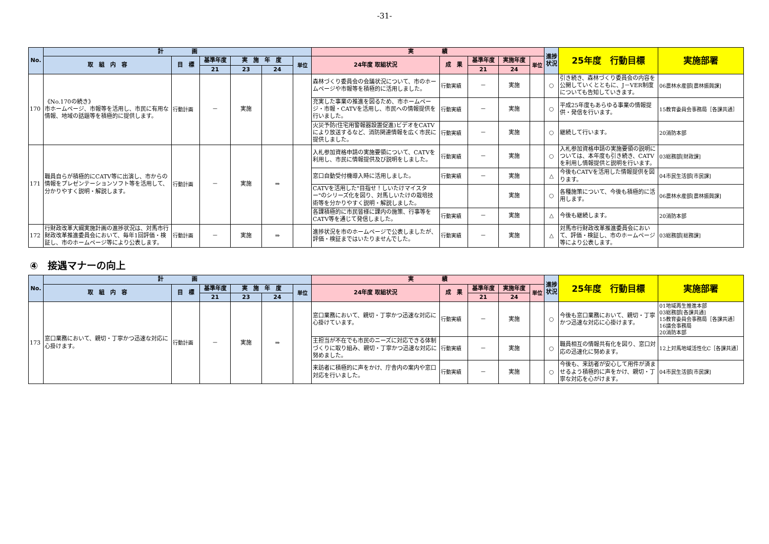-31-
| No. | 計 画 | | | | | | 実 績 | | | | | 進捗状況 | 25年度 行動目標 | 実施部署 |
| --- | --- | --- | --- | --- | --- | --- | --- | --- | --- | --- | --- | --- | --- | --- |
| | 取 組 内 容 | 目 標 | 基準年度 | 実 施 年 度 | | 単位 | 24年度 取組状況 | 成 果 | 基準年度 | 実施年度 | 単位 | | | |
| | | | 21 | 23 | 24 | | | | 21 | 24 | | | | |
| 170 | 《No.170の続き》 市ホームページ、市報等を活用し、市民に有用な情報、地域の話題等を積極的に提供します。 | 行動計画 | － | 実施 | | | 森林づくり委員会の会議状況について、市のホームページや市報等を積極的に活用しました。 | 行動実績 | － | 実施 | | ○ | 引き続き、森林づくり委員会の内容を公開していくとともに、J－VER制度についても告知していきます。 | 06農林水産部[農林振興課] |
| | | | | | | | 充実した事業の推進を図るため、市ホームページ・市報・CATVを活用し、市民への情報提供を行いました。 | 行動実績 | － | 実施 | | ○ | 平成25年度もあらゆる事業の情報提供・発信を行います。 | 15教育委員会事務局［各課共通］ |
| | | | | | | | 火災予防(住宅用警報器設置促進)ビデオをCATVにより放送するなど、消防関連情報を広く市民に提供しました。 | 行動実績 | － | 実施 | | ○ | 継続して行います。 | 20消防本部 |
| 171 | 職員自らが積極的にCATV等に出演し、市からの情報をプレゼンテーションソフト等を活用して、分かりやすく説明・解説します。 | 行動計画 | － | 実施 | ⇒ | | 入札参加資格申請の実施要領について、CATVを利用し、市民に情報提供及び説明をしました。 | 行動実績 | － | 実施 | | ○ | 入札参加資格申請の実施要領の説明については、本年度も引き続き、CATVを利用し情報提供と説明を行います。 | 03総務部[財政課] |
| | | | | | | | 窓口自動受付機導入時に活用しました。 | 行動実績 | － | 実施 | | △ | 今後もCATVを活用した情報提供を図ります。 | 04市民生活部[市民課] |
| | | | | | | | CATVを活用した"目指せ！しいたけマイスター"のシリーズ化を図り、対馬しいたけの栽培技術等を分かりやすく説明・解説しました。 | | | 実施 | | ○ | 各種施策について、今後も積極的に活用します。 | 06農林水産部[農林振興課] |
| | | | | | | | 各課積極的に市民皆様に課内の施策、行事等をCATV等を通じて発信しました。 | 行動実績 | － | 実施 | | △ | 今後も継続します。 | 20消防本部 |
| 172 | 行財政改革大綱実施計画の進捗状況は、対馬市行財政改革推進委員会において、毎年1回評価・検証し、市のホームページ等により公表します。 | 行動計画 | － | 実施 | ⇒ | | 進捗状況を市のホームページで公表しましたが、評価・検証まではいたりませんでした。 | 行動実績 | － | 実施 | | △ | 対馬市行財政改革推進委員会において、評価・検証し、市のホームページ等により公表します。 | 03総務部[総務課] |
④　接遇マナーの向上
| No. | 計 画 | | | | | | 実 績 | | | | | 進捗状況 | 25年度 行動目標 | 実施部署 |
| --- | --- | --- | --- | --- | --- | --- | --- | --- | --- | --- | --- | --- | --- | --- |
| | 取 組 内 容 | 目 標 | 基準年度 | 実 施 年 度 | | 単位 | 24年度 取組状況 | 成 果 | 基準年度 | 実施年度 | 単位 | | | |
| | | | 21 | 23 | 24 | | | | 21 | 24 | | | | |
| 173 | 窓口業務において、親切・丁寧かつ迅速な対応に心掛けます。 | 行動計画 | － | 実施 | ⇒ | | 窓口業務において、親切・丁寧かつ迅速な対応に心掛けています。 | 行動実績 | － | 実施 | | ○ | 今後も窓口業務において、親切・丁寧かつ迅速な対応に心掛けます。 | 01地域再生推進本部 03総務部[各課共通] 15教育委員会事務局［各課共通］ 16議会事務局 20消防本部 |
| | | | | | | | 主担当が不在でも市民のニーズに対応できる体制づくりに取り組み、親切・丁寧かつ迅速な対応に努めました。 | 行動実績 | － | 実施 | | ○ | 職員相互の情報共有化を図り、窓口対応の迅速化に努めます。 | 12上対馬地域活性化C［各課共通］ |
| | | | | | | | 来訪者に積極的に声をかけ、庁舎内の案内や窓口対応を行いました。 | 行動実績 | － | 実施 | | ○ | 今後も、来訪者が安心して用件が済ませるよう積極的に声をかけ、親切・丁寧な対応を心がけます。 | 04市民生活部[市民課] |